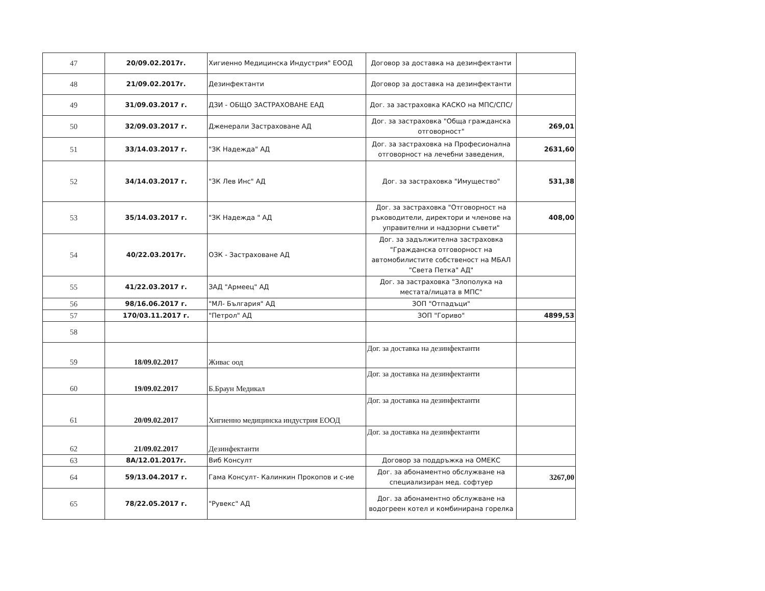| 47 | 20/09.02.2017г. | Хигиенно Медицинска Индустрия" ЕООД | Договор за доставка на дезинфектанти | |
| 48 | 21/09.02.2017г. | Дезинфектанти | Договор за доставка на дезинфектанти | |
| 49 | 31/09.03.2017 г. | ДЗИ - ОБЩО ЗАСТРАХОВАНЕ ЕАД | Дог. за застраховка КАСКО на МПС/СПС/ | |
| 50 | 32/09.03.2017 г. | Дженерали Застраховане АД | Дог. за застраховка "Обща гражданска отговорност" | 269,01 |
| 51 | 33/14.03.2017 г. | "ЗК Надежда" АД | Дог. за застраховка на Професионална отговорност на лечебни заведения, | 2631,60 |
| 52 | 34/14.03.2017 г. | "ЗК Лев Инс" АД | Дог. за застраховка "Имущество" | 531,38 |
| 53 | 35/14.03.2017 г. | "ЗК Надежда " АД | Дог. за застраховка "Отговорност на ръководители, директори и членове на управителни и надзорни съвети" | 408,00 |
| 54 | 40/22.03.2017г. | ОЗК - Застраховане АД | Дог. за задължителна застраховка "Гражданска отговорност на автомобилистите собственост на МБАЛ "Света Петка" АД" | |
| 55 | 41/22.03.2017 г. | ЗАД "Армеец" АД | Дог. за застраховка "Злополука на местата/лицата в МПС" | |
| 56 | 98/16.06.2017 г. | "МЛ- България" АД | ЗОП "Отпадъци" | |
| 57 | 170/03.11.2017 г. | "Петрол" АД | ЗОП "Гориво" | 4899,53 |
| 58 | | | | |
| 59 | 18/09.02.2017 | Живас оод | Дог. за доставка на дезинфектанти | |
| 60 | 19/09.02.2017 | Б.Браун Медикал | Дог. за доставка на дезинфектанти | |
| 61 | 20/09.02.2017 | Хигиенно медицинска индустрия ЕООД | Дог. за доставка на дезинфектанти | |
| 62 | 21/09.02.2017 | Дезинфектанти | Дог. за доставка на дезинфектанти | |
| 63 | 8А/12.01.2017г. | Виб Консулт | Договор за поддръжка на ОМЕКС | |
| 64 | 59/13.04.2017 г. | Гама Консулт- Калинкин Прокопов и с-ие | Дог. за абонаментно обслужване на специализиран мед. софтуер | 3267,00 |
| 65 | 78/22.05.2017 г. | "Рувекс" АД | Дог. за абонаментно обслужване на водогреен котел и комбинирана горелка | |